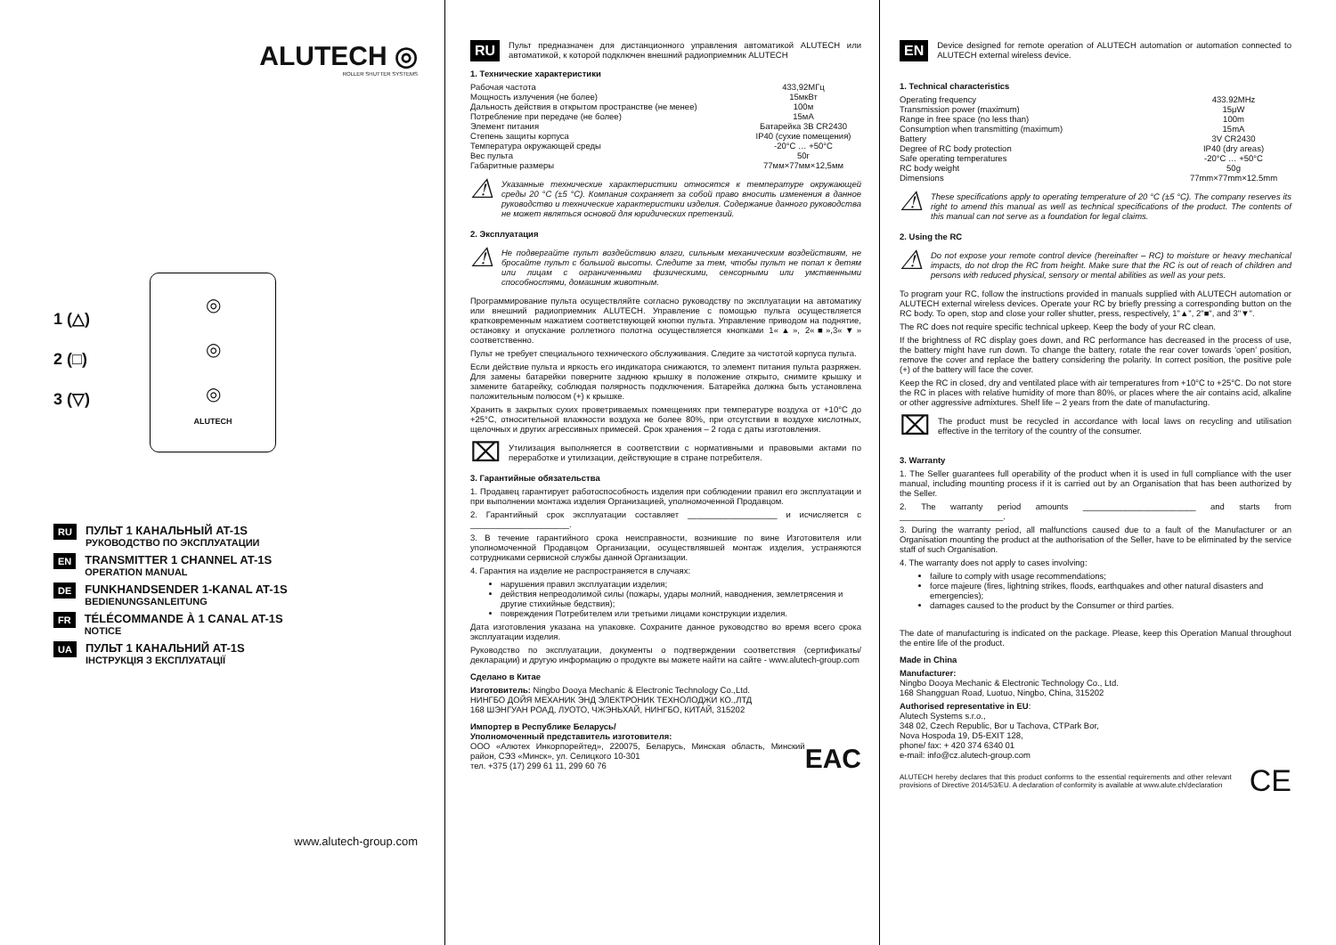ALUTECH ◎
ROLLER SHUTTER SYSTEMS
1 (△)
2 (□)
3 (▽)
◎
◎
◎
ALUTECH
RU
ПУЛЬТ 1 КАНАЛЬНЫЙ AT-1S
РУКОВОДСТВО ПО ЭКСПЛУАТАЦИИ
EN
TRANSMITTER 1 CHANNEL AT-1S
OPERATION MANUAL
DE
FUNKHANDSENDER 1-KANAL AT-1S
BEDIENUNGSANLEITUNG
FR
TÉLÉCOMMANDE À 1 CANAL AT-1S
NOTICE
UA
ПУЛЬТ 1 КАНАЛЬНИЙ AT-1S
ІНСТРУКЦІЯ З ЕКСПЛУАТАЦІЇ
www.alutech-group.com
RU
Пульт предназначен для дистанционного управления автоматикой ALUTECH или автоматикой, к которой подключен внешний радиоприемник ALUTECH
1. Технические характеристики
| Рабочая частота | 433,92МГц |
| Мощность излучения (не более) | 15мкВт |
| Дальность действия в открытом пространстве (не менее) | 100м |
| Потребление при передаче (не более) | 15мА |
| Элемент питания | Батарейка 3В CR2430 |
| Степень защиты корпуса | IP40 (сухие помещения) |
| Температура окружающей среды | -20°С … +50°С |
| Вес пульта | 50г |
| Габаритные размеры | 77мм×77мм×12,5мм |
⚠
Указанные технические характеристики относятся к температуре окружающей среды 20 °С (±5 °С). Компания сохраняет за собой право вносить изменения в данное руководство и технические характеристики изделия. Содержание данного руководства не может являться основой для юридических претензий.
2. Эксплуатация
⚠
Не подвергайте пульт воздействию влаги, сильным механическим воздействиям, не бросайте пульт с большой высоты. Следите за тем, чтобы пульт не попал к детям или лицам с ограниченными физическими, сенсорными или умственными способностями, домашним животным.
Программирование пульта осуществляйте согласно руководству по эксплуатации на автоматику или внешний радиоприемник ALUTECH. Управление с помощью пульта осуществляется кратковременным нажатием соответствующей кнопки пульта. Управление приводом на поднятие, остановку и опускание роллетного полотна осуществляется кнопками 1«▲», 2«■»,3«▼» соответственно.
Пульт не требует специального технического обслуживания. Следите за чистотой корпуса пульта.
Если действие пульта и яркость его индикатора снижаются, то элемент питания пульта разряжен. Для замены батарейки поверните заднюю крышку в положение открыто, снимите крышку и замените батарейку, соблюдая полярность подключения. Батарейка должна быть установлена положительным полюсом (+) к крышке.
Хранить в закрытых сухих проветриваемых помещениях при температуре воздуха от +10°С до +25°С, относительной влажности воздуха не более 80%, при отсутствии в воздухе кислотных, щелочных и других агрессивных примесей. Срок хранения – 2 года с даты изготовления.
⌧
Утилизация выполняется в соответствии с нормативными и правовыми актами по переработке и утилизации, действующие в стране потребителя.
3. Гарантийные обязательства
1. Продавец гарантирует работоспособность изделия при соблюдении правил его эксплуатации и при выполнении монтажа изделия Организацией, уполномоченной Продавцом.
2. Гарантийный срок эксплуатации составляет ___________________ и исчисляется с _____________________.
3. В течение гарантийного срока неисправности, возникшие по вине Изготовителя или уполномоченной Продавцом Организации, осуществлявшей монтаж изделия, устраняются сотрудниками сервисной службы данной Организации.
4. Гарантия на изделие не распространяется в случаях:
нарушения правил эксплуатации изделия;
действия непреодолимой силы (пожары, удары молний, наводнения, землетрясения и другие стихийные бедствия);
повреждения Потребителем или третьими лицами конструкции изделия.
Дата изготовления указана на упаковке. Сохраните данное руководство во время всего срока эксплуатации изделия.
Руководство по эксплуатации, документы о подтверждении соответствия (сертификаты/декларации) и другую информацию о продукте вы можете найти на сайте - www.alutech-group.com
Сделано в Китае
Изготовитель: Ningbo Dooya Mechanic & Electronic Technology Co.,Ltd.
НИНГБО ДОЙЯ МЕХАНИК ЭНД ЭЛЕКТРОНИК ТЕХНОЛОДЖИ КО.,ЛТД
168 ШЭНГУАН РОАД, ЛУОТО, ЧЖЭНЬХАЙ, НИНГБО, КИТАЙ, 315202
Импортер в Республике Беларусь/
Уполномоченный представитель изготовителя:
ООО «Алютех Инкорпорейтед», 220075, Беларусь, Минская область, Минский район, СЭЗ «Минск», ул. Селицкого 10-301
тел. +375 (17) 299 61 11, 299 60 76
EAC
EN
Device designed for remote operation of ALUTECH automation or automation connected to ALUTECH external wireless device.
1. Technical characteristics
| Operating frequency | 433.92MHz |
| Transmission power (maximum) | 15μW |
| Range in free space (no less than) | 100m |
| Consumption when transmitting (maximum) | 15mA |
| Battery | 3V CR2430 |
| Degree of RC body protection | IP40 (dry areas) |
| Safe operating temperatures | -20°C … +50°C |
| RC body weight | 50g |
| Dimensions | 77mm×77mm×12.5mm |
⚠
These specifications apply to operating temperature of 20 °C (±5 °C). The company reserves its right to amend this manual as well as technical specifications of the product. The contents of this manual can not serve as a foundation for legal claims.
2. Using the RC
⚠
Do not expose your remote control device (hereinafter – RC) to moisture or heavy mechanical impacts, do not drop the RC from height. Make sure that the RC is out of reach of children and persons with reduced physical, sensory or mental abilities as well as your pets.
To program your RC, follow the instructions provided in manuals supplied with ALUTECH automation or ALUTECH external wireless devices. Operate your RC by briefly pressing a corresponding button on the RC body. To open, stop and close your roller shutter, press, respectively, 1"▲", 2"■", and 3"▼".
The RC does not require specific technical upkeep. Keep the body of your RC clean.
If the brightness of RC display goes down, and RC performance has decreased in the process of use, the battery might have run down. To change the battery, rotate the rear cover towards 'open' position, remove the cover and replace the battery considering the polarity. In correct position, the positive pole (+) of the battery will face the cover.
Keep the RC in closed, dry and ventilated place with air temperatures from +10°C to +25°C. Do not store the RC in places with relative humidity of more than 80%, or places where the air contains acid, alkaline or other aggressive admixtures. Shelf life – 2 years from the date of manufacturing.
⌧
The product must be recycled in accordance with local laws on recycling and utilisation effective in the territory of the country of the consumer.
3. Warranty
1. The Seller guarantees full operability of the product when it is used in full compliance with the user manual, including mounting process if it is carried out by an Organisation that has been authorized by the Seller.
2. The warranty period amounts ________________________ and starts from ______________________.
3. During the warranty period, all malfunctions caused due to a fault of the Manufacturer or an Organisation mounting the product at the authorisation of the Seller, have to be eliminated by the service staff of such Organisation.
4. The warranty does not apply to cases involving:
failure to comply with usage recommendations;
force majeure (fires, lightning strikes, floods, earthquakes and other natural disasters and emergencies);
damages caused to the product by the Consumer or third parties.
The date of manufacturing is indicated on the package. Please, keep this Operation Manual throughout the entire life of the product.
Made in China
Manufacturer:
Ningbo Dooya Mechanic & Electronic Technology Co., Ltd.
168 Shangguan Road, Luotuo, Ningbo, China, 315202
Authorised representative in EU:
Alutech Systems s.r.o.,
348 02, Czech Republic, Bor u Tachova, CTPark Bor,
Nova Hospoda 19, D5-EXIT 128,
phone/ fax: + 420 374 6340 01
e-mail: info@cz.alutech-group.com
ALUTECH hereby declares that this product conforms to the essential requirements and other relevant provisions of Directive 2014/53/EU. A declaration of conformity is available at www.alute.ch/declaration
CE